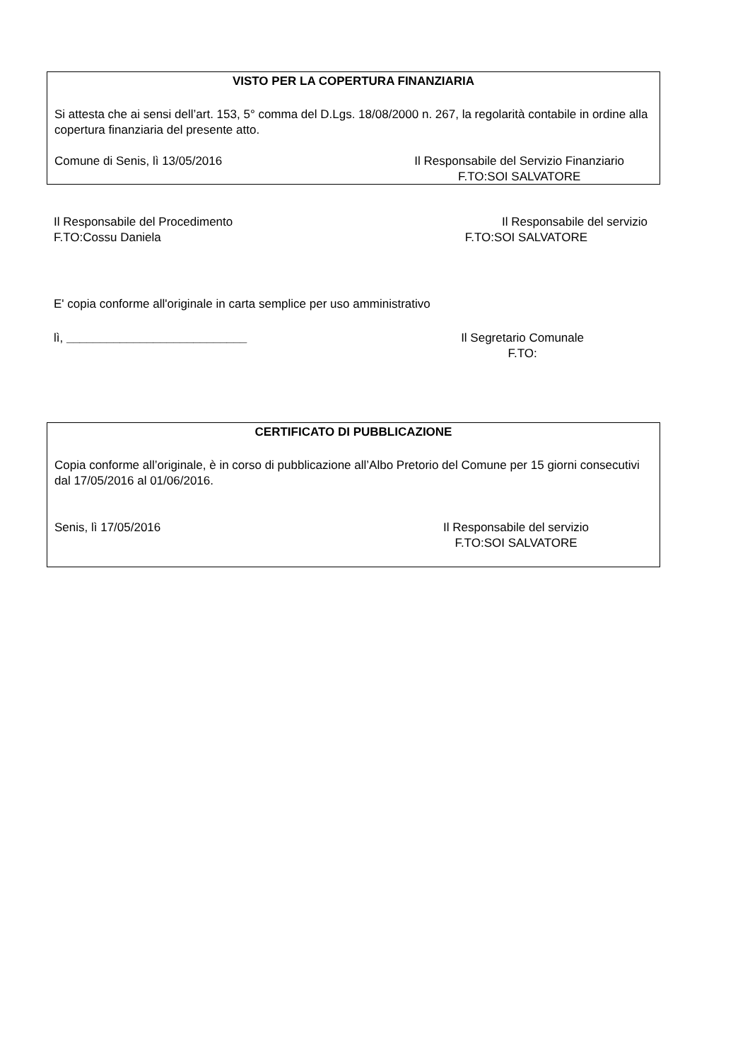VISTO PER LA COPERTURA FINANZIARIA
Si attesta che ai sensi dell’art. 153, 5° comma del D.Lgs. 18/08/2000 n. 267, la regolarità contabile in ordine alla copertura finanziaria del presente atto.
Comune di Senis, lì 13/05/2016 Il Responsabile del Servizio Finanziario
F.TO:SOI SALVATORE
Il Responsabile del Procedimento
F.TO:Cossu Daniela
Il Responsabile del servizio
F.TO:SOI SALVATORE
E' copia conforme all'originale in carta semplice per uso amministrativo
lì, ___________________________
Il Segretario Comunale
F.TO:
CERTIFICATO DI PUBBLICAZIONE
Copia conforme all’originale, è in corso di pubblicazione all’Albo Pretorio del Comune per 15 giorni consecutivi dal 17/05/2016 al 01/06/2016.
Senis, lì 17/05/2016 Il Responsabile del servizio
F.TO:SOI SALVATORE